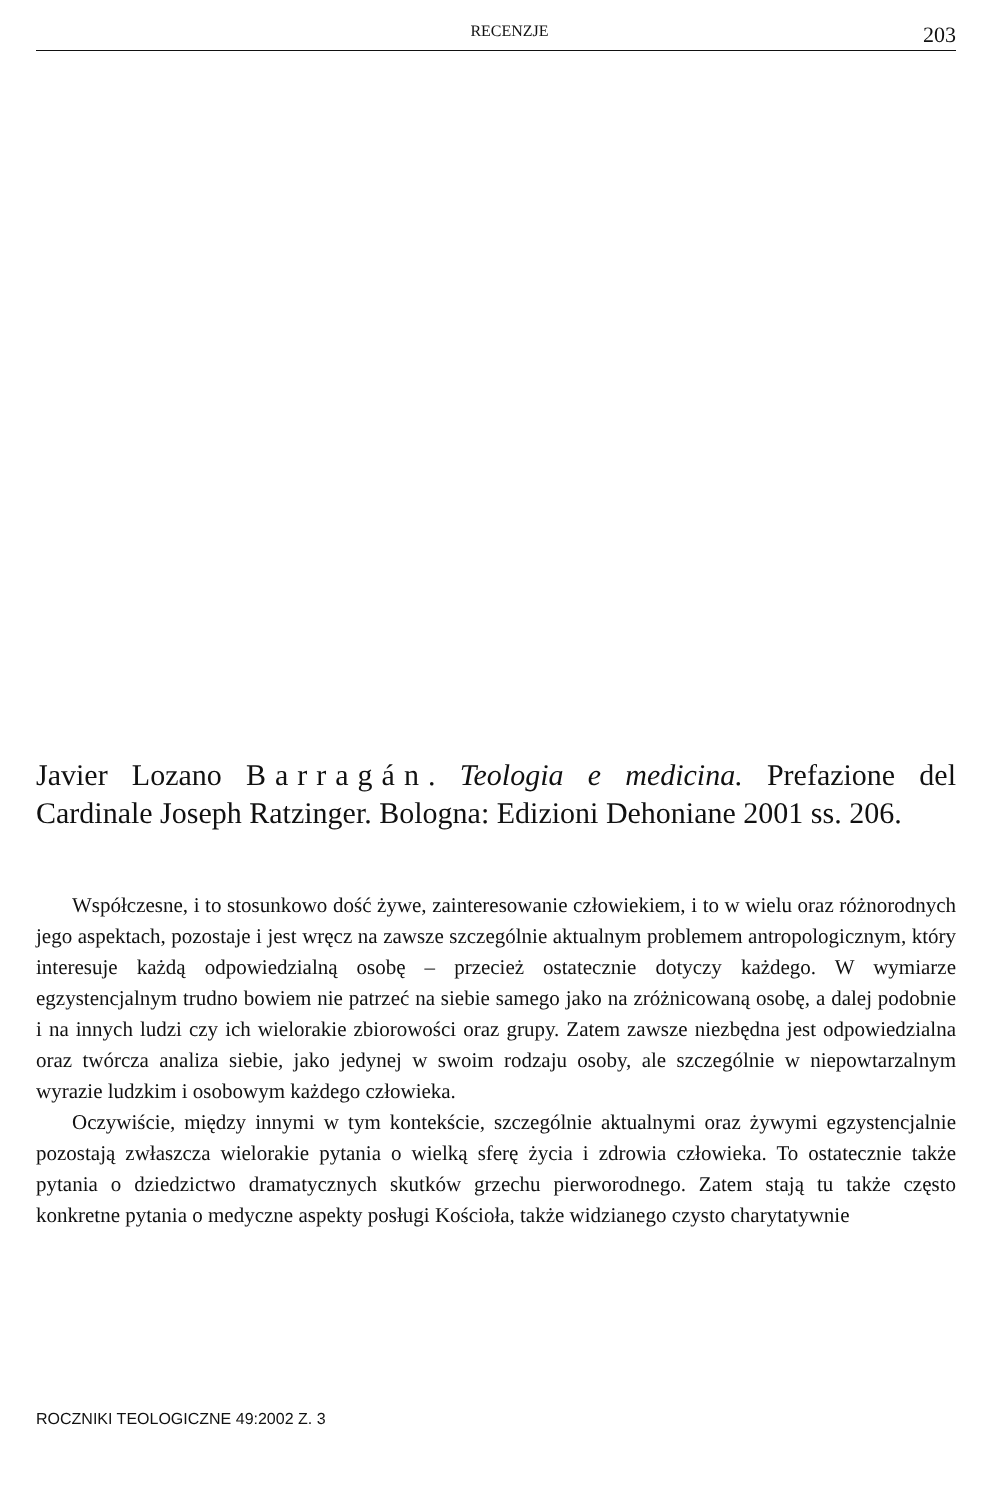RECENZJE 203
Javier Lozano Barragán. Teologia e medicina. Prefazione del Cardinale Joseph Ratzinger. Bologna: Edizioni Dehoniane 2001 ss. 206.
Współczesne, i to stosunkowo dość żywe, zainteresowanie człowiekiem, i to w wielu oraz różnorodnych jego aspektach, pozostaje i jest wręcz na zawsze szczególnie aktualnym problemem antropologicznym, który interesuje każdą odpowiedzialną osobę – przecież ostatecznie dotyczy każdego. W wymiarze egzystencjalnym trudno bowiem nie patrzeć na siebie samego jako na zróżnicowaną osobę, a dalej podobnie i na innych ludzi czy ich wielorakie zbiorowości oraz grupy. Zatem zawsze niezbędna jest odpowiedzialna oraz twórcza analiza siebie, jako jedynej w swoim rodzaju osoby, ale szczególnie w niepowtarzalnym wyrazie ludzkim i osobowym każdego człowieka.
Oczywiście, między innymi w tym kontekście, szczególnie aktualnymi oraz żywymi egzystencjalnie pozostają zwłaszcza wielorakie pytania o wielką sferę życia i zdrowia człowieka. To ostatecznie także pytania o dziedzictwo dramatycznych skutków grzechu pierworodnego. Zatem stają tu także często konkretne pytania o medyczne aspekty posługi Kościoła, także widzianego czysto charytatywnie
ROCZNIKI TEOLOGICZNE 49:2002 Z. 3